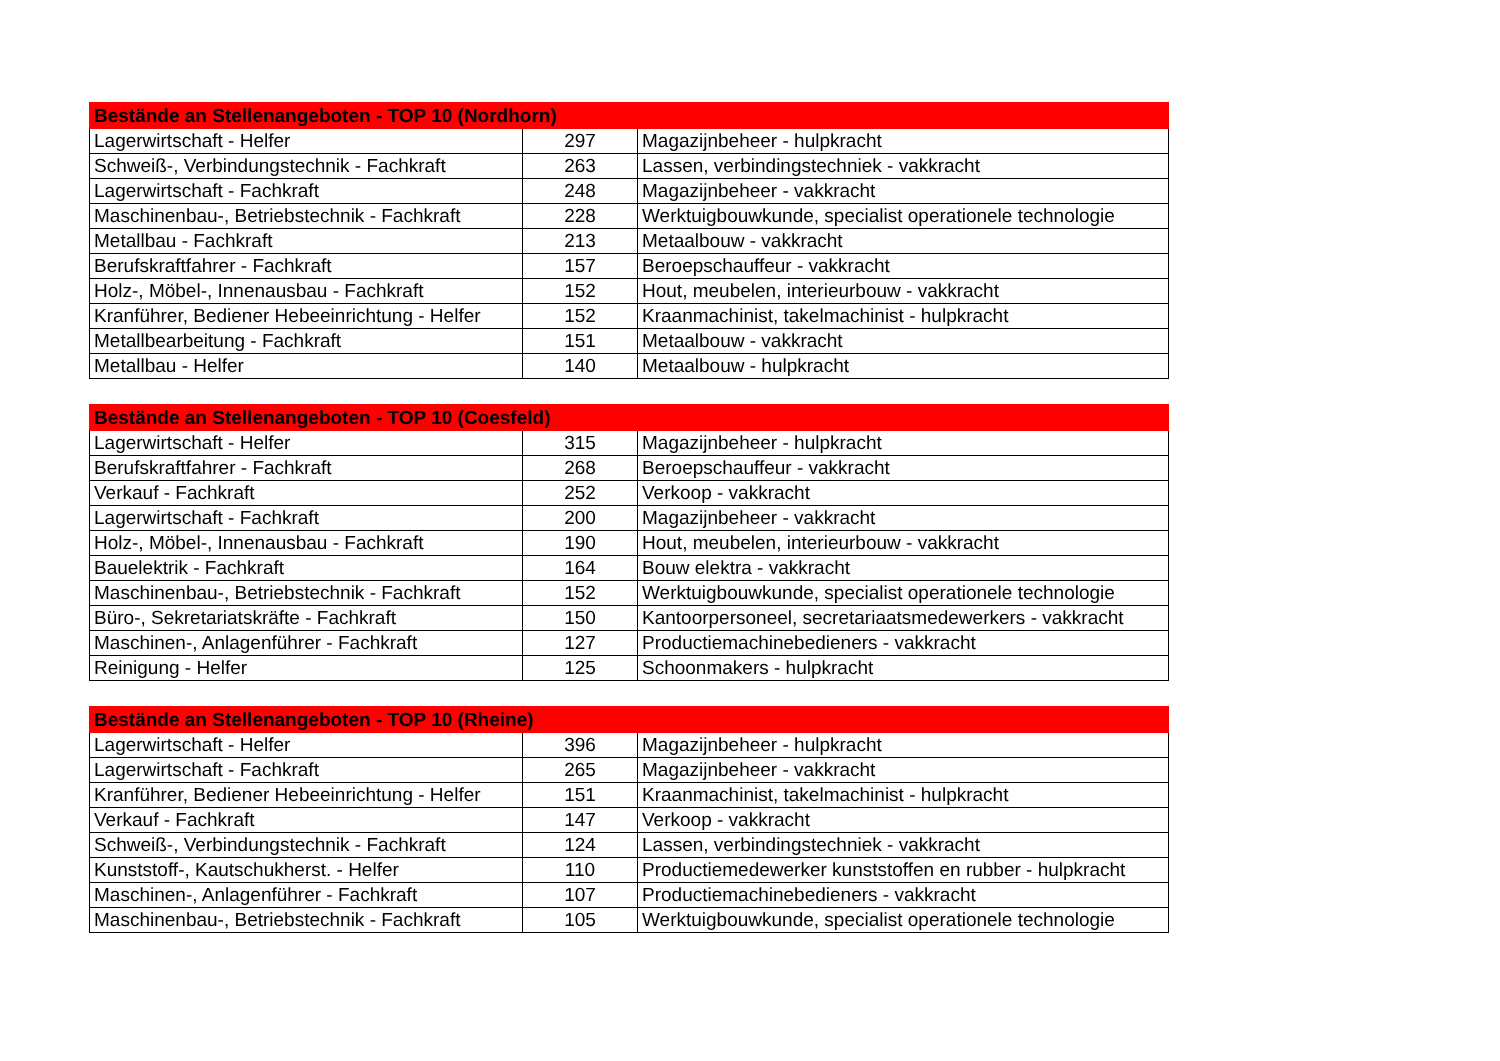| Bestände an Stellenangeboten - TOP 10 (Nordhorn) | | |
| --- | --- | --- |
| Lagerwirtschaft - Helfer | 297 | Magazijnbeheer - hulpkracht |
| Schweiß-, Verbindungstechnik - Fachkraft | 263 | Lassen, verbindingstechniek - vakkracht |
| Lagerwirtschaft - Fachkraft | 248 | Magazijnbeheer - vakkracht |
| Maschinenbau-, Betriebstechnik - Fachkraft | 228 | Werktuigbouwkunde, specialist operationele technologie |
| Metallbau - Fachkraft | 213 | Metaalbouw - vakkracht |
| Berufskraftfahrer - Fachkraft | 157 | Beroepschauffeur - vakkracht |
| Holz-, Möbel-, Innenausbau - Fachkraft | 152 | Hout, meubelen, interieurbouw - vakkracht |
| Kranführer, Bediener Hebeeinrichtung - Helfer | 152 | Kraanmachinist, takelmachinist - hulpkracht |
| Metallbearbeitung - Fachkraft | 151 | Metaalbouw - vakkracht |
| Metallbau - Helfer | 140 | Metaalbouw - hulpkracht |
| Bestände an Stellenangeboten - TOP 10 (Coesfeld) | | |
| --- | --- | --- |
| Lagerwirtschaft - Helfer | 315 | Magazijnbeheer - hulpkracht |
| Berufskraftfahrer - Fachkraft | 268 | Beroepschauffeur - vakkracht |
| Verkauf - Fachkraft | 252 | Verkoop - vakkracht |
| Lagerwirtschaft - Fachkraft | 200 | Magazijnbeheer - vakkracht |
| Holz-, Möbel-, Innenausbau - Fachkraft | 190 | Hout, meubelen, interieurbouw - vakkracht |
| Bauelektrik - Fachkraft | 164 | Bouw elektra - vakkracht |
| Maschinenbau-, Betriebstechnik - Fachkraft | 152 | Werktuigbouwkunde, specialist operationele technologie |
| Büro-, Sekretariatskräfte - Fachkraft | 150 | Kantoorpersoneel, secretariaatsmedewerkers - vakkracht |
| Maschinen-, Anlagenführer - Fachkraft | 127 | Productiemachinebedieners - vakkracht |
| Reinigung - Helfer | 125 | Schoonmakers - hulpkracht |
| Bestände an Stellenangeboten - TOP 10 (Rheine) | | |
| --- | --- | --- |
| Lagerwirtschaft - Helfer | 396 | Magazijnbeheer - hulpkracht |
| Lagerwirtschaft - Fachkraft | 265 | Magazijnbeheer - vakkracht |
| Kranführer, Bediener Hebeeinrichtung - Helfer | 151 | Kraanmachinist, takelmachinist - hulpkracht |
| Verkauf - Fachkraft | 147 | Verkoop - vakkracht |
| Schweiß-, Verbindungstechnik - Fachkraft | 124 | Lassen, verbindingstechniek - vakkracht |
| Kunststoff-, Kautschukherst. - Helfer | 110 | Productiemedewerker kunststoffen en rubber - hulpkracht |
| Maschinen-, Anlagenführer - Fachkraft | 107 | Productiemachinebedieners - vakkracht |
| Maschinenbau-, Betriebstechnik - Fachkraft | 105 | Werktuigbouwkunde, specialist operationele technologie |